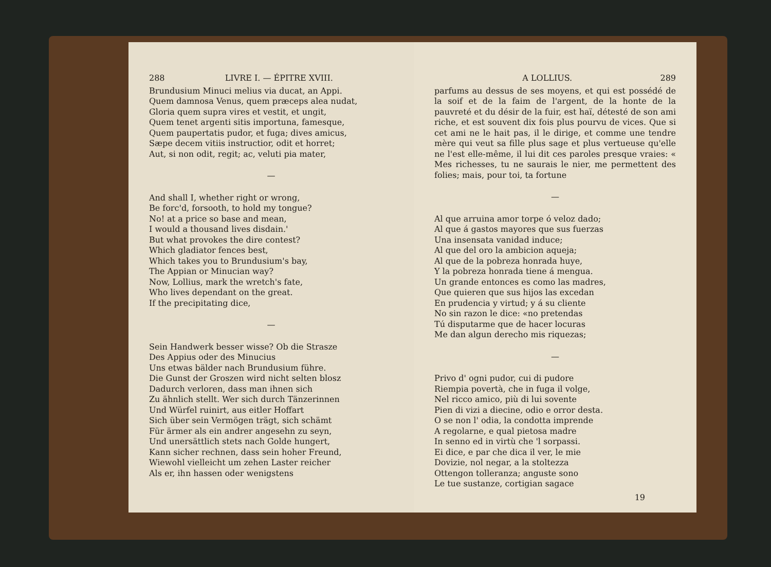288 LIVRE I. — ÉPITRE XVIII.
Brundusium Minuci melius via ducat, an Appi.
Quem damnosa Venus, quem præceps alea nudat,
Gloria quem supra vires et vestit, et ungit,
Quem tenet argenti sitis importuna, famesque,
Quem paupertatis pudor, et fuga; dives amicus,
Sæpe decem vitiis instructior, odit et horret;
Aut, si non odit, regit; ac, veluti pia mater,
—
And shall I, whether right or wrong,
Be forc'd, forsooth, to hold my tongue?
No! at a price so base and mean,
I would a thousand lives disdain.'
But what provokes the dire contest?
Which gladiator fences best,
Which takes you to Brundusium's bay,
The Appian or Minucian way?
Now, Lollius, mark the wretch's fate,
Who lives dependant on the great.
If the precipitating dice,
—
Sein Handwerk besser wisse? Ob die Strasze
Des Appius oder des Minucius
Uns etwas bälder nach Brundusium führe.
Die Gunst der Groszen wird nicht selten blosz
Dadurch verloren, dass man ihnen sich
Zu ähnlich stellt. Wer sich durch Tänzerinnen
Und Würfel ruinirt, aus eitler Hoffart
Sich über sein Vermögen trägt, sich schämt
Für ärmer als ein andrer angesehn zu seyn,
Und unersättlich stets nach Golde hungert,
Kann sicher rechnen, dass sein hoher Freund,
Wiewohl vielleicht um zehen Laster reicher
Als er, ihn hassen oder wenigstens
A LOLLIUS. 289
parfums au dessus de ses moyens, et qui est possédé de la soif et de la faim de l'argent, de la honte de la pauvreté et du désir de la fuir, est haï, détesté de son ami riche, et est souvent dix fois plus pourvu de vices. Que si cet ami ne le hait pas, il le dirige, et comme une tendre mère qui veut sa fille plus sage et plus vertueuse qu'elle ne l'est elle-même, il lui dit ces paroles presque vraies: « Mes richesses, tu ne saurais le nier, me permettent des folies; mais, pour toi, ta fortune
—
Al que arruina amor torpe ó veloz dado;
Al que á gastos mayores que sus fuerzas
Una insensata vanidad induce;
Al que del oro la ambicion aqueja;
Al que de la pobreza honrada huye,
Y la pobreza honrada tiene á mengua.
Un grande entonces es como las madres,
Que quieren que sus hijos las excedan
En prudencia y virtud; y á su cliente
No sin razon le dice: «no pretendas
Tú disputarme que de hacer locuras
Me dan algun derecho mis riquezas;
—
Privo d' ogni pudor, cui di pudore
Riempia povertà, che in fuga il volge,
Nel ricco amico, più di lui sovente
Pien di vizi a diecine, odio e orror desta.
O se non l' odia, la condotta imprende
A regolarne, e qual pietosa madre
In senno ed in virtù che 'l sorpassi.
Ei dice, e par che dica il ver, le mie
Dovizie, nol negar, a la stoltezza
Ottengon tolleranza; anguste sono
Le tue sustanze, cortigian sagace
19